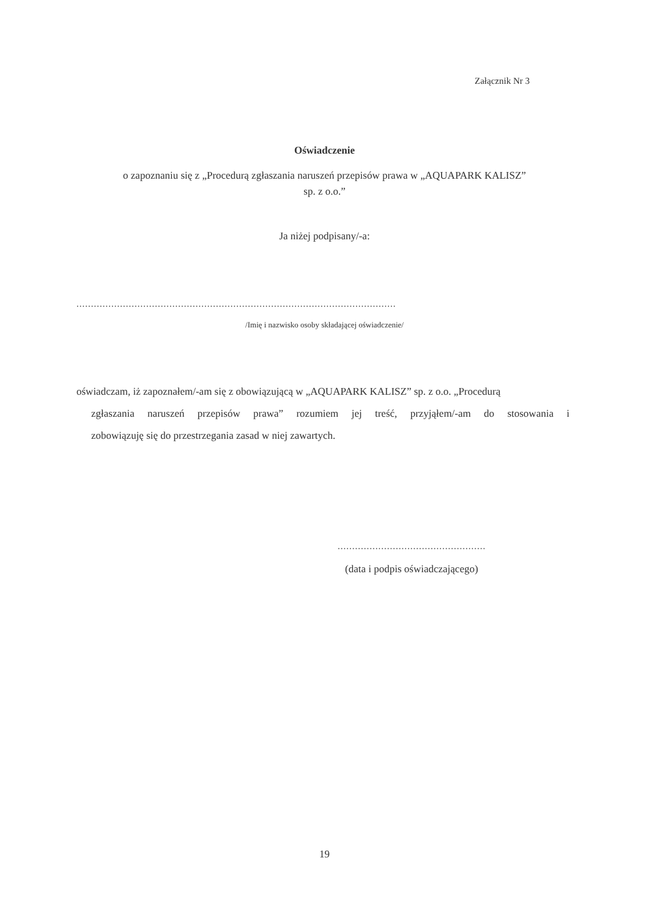Załącznik Nr 3
Oświadczenie
o zapoznaniu się z „Procedurą zgłaszania naruszeń przepisów prawa w „AQUAPARK KALISZ”
sp. z o.o.”
Ja niżej podpisany/-a:
..............................................................................................................
/Imię i nazwisko osoby składającej oświadczenie/
oświadczam, iż zapoznałem/-am się z obowiązującą w „AQUAPARK KALISZ” sp. z o.o. „Procedurą
zgłaszania naruszeń przepisów prawa” rozumiem jej treść, przyjąłem/-am do stosowania i
zobowiązuję się do przestrzegania zasad w niej zawartych.
...................................................
(data i podpis oświadczającego)
19